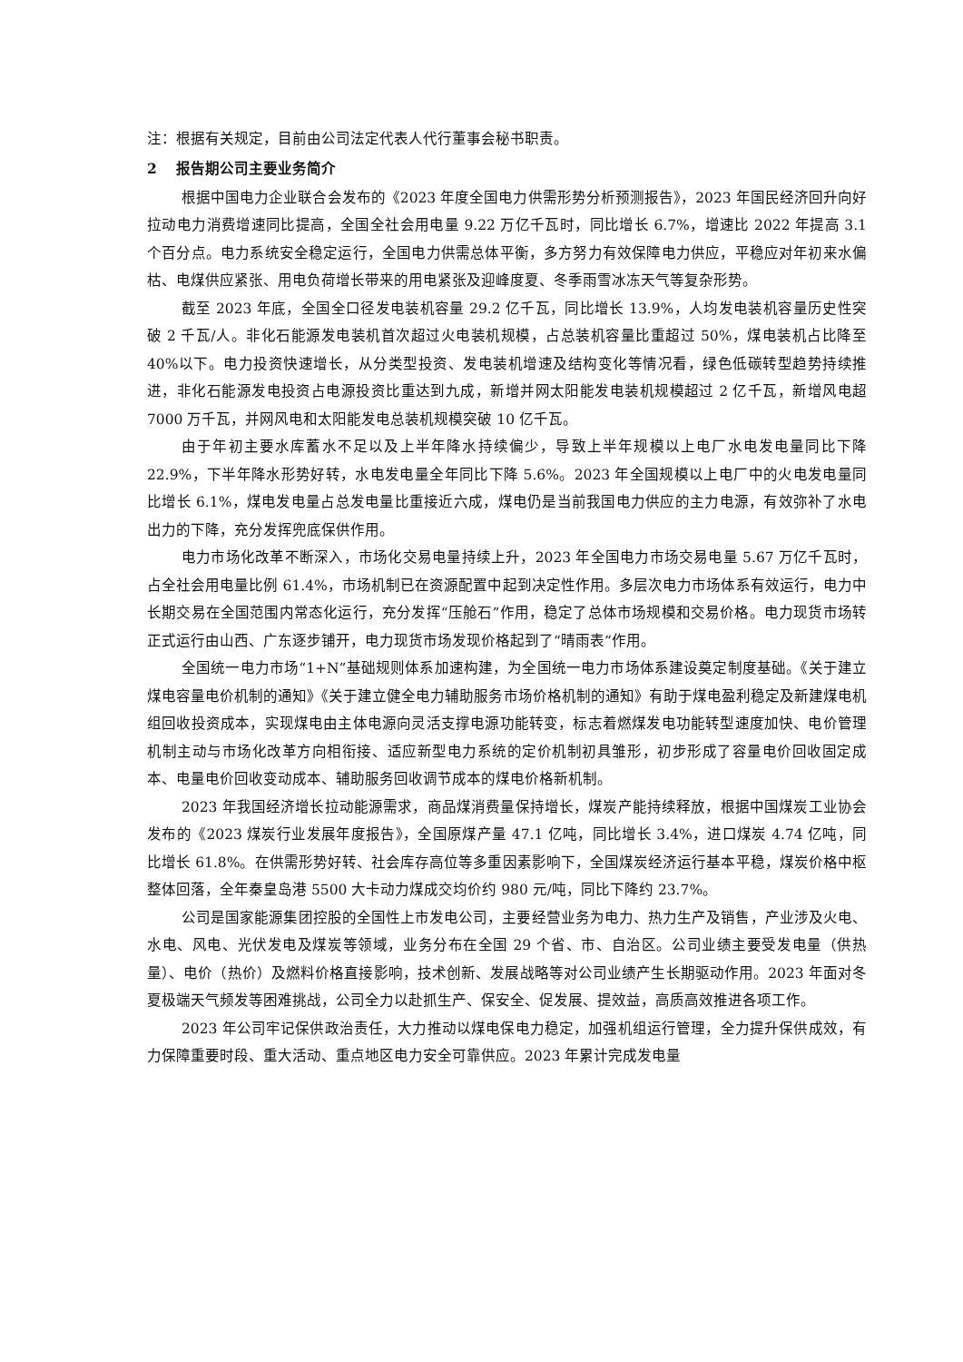注：根据有关规定，目前由公司法定代表人代行董事会秘书职责。
2 报告期公司主要业务简介
根据中国电力企业联合会发布的《2023 年度全国电力供需形势分析预测报告》，2023 年国民经济回升向好拉动电力消费增速同比提高，全国全社会用电量 9.22 万亿千瓦时，同比增长 6.7%，增速比 2022 年提高 3.1 个百分点。电力系统安全稳定运行，全国电力供需总体平衡，多方努力有效保障电力供应，平稳应对年初来水偏枯、电煤供应紧张、用电负荷增长带来的用电紧张及迎峰度夏、冬季雨雪冰冻天气等复杂形势。
截至 2023 年底，全国全口径发电装机容量 29.2 亿千瓦，同比增长 13.9%，人均发电装机容量历史性突破 2 千瓦/人。非化石能源发电装机首次超过火电装机规模，占总装机容量比重超过 50%，煤电装机占比降至 40%以下。电力投资快速增长，从分类型投资、发电装机增速及结构变化等情况看，绿色低碳转型趋势持续推进，非化石能源发电投资占电源投资比重达到九成，新增并网太阳能发电装机规模超过 2 亿千瓦，新增风电超 7000 万千瓦，并网风电和太阳能发电总装机规模突破 10 亿千瓦。
由于年初主要水库蓄水不足以及上半年降水持续偏少，导致上半年规模以上电厂水电发电量同比下降 22.9%，下半年降水形势好转，水电发电量全年同比下降 5.6%。2023 年全国规模以上电厂中的火电发电量同比增长 6.1%，煤电发电量占总发电量比重接近六成，煤电仍是当前我国电力供应的主力电源，有效弥补了水电出力的下降，充分发挥兜底保供作用。
电力市场化改革不断深入，市场化交易电量持续上升，2023 年全国电力市场交易电量 5.67 万亿千瓦时，占全社会用电量比例 61.4%，市场机制已在资源配置中起到决定性作用。多层次电力市场体系有效运行，电力中长期交易在全国范围内常态化运行，充分发挥“压舱石”作用，稳定了总体市场规模和交易价格。电力现货市场转正式运行由山西、广东逐步铺开，电力现货市场发现价格起到了“晴雨表”作用。
全国统一电力市场“1+N”基础规则体系加速构建，为全国统一电力市场体系建设奠定制度基础。《关于建立煤电容量电价机制的通知》《关于建立健全电力辅助服务市场价格机制的通知》有助于煤电盈利稳定及新建煤电机组回收投资成本，实现煤电由主体电源向灵活支撑电源功能转变，标志着燃煤发电功能转型速度加快、电价管理机制主动与市场化改革方向相衔接、适应新型电力系统的定价机制初具雏形，初步形成了容量电价回收固定成本、电量电价回收变动成本、辅助服务回收调节成本的煤电价格新机制。
2023 年我国经济增长拉动能源需求，商品煤消费量保持增长，煤炭产能持续释放，根据中国煤炭工业协会发布的《2023 煤炭行业发展年度报告》，全国原煤产量 47.1 亿吨，同比增长 3.4%，进口煤炭 4.74 亿吨，同比增长 61.8%。在供需形势好转、社会库存高位等多重因素影响下，全国煤炭经济运行基本平稳，煤炭价格中枢整体回落，全年秦皇岛港 5500 大卡动力煤成交均价约 980 元/吨，同比下降约 23.7%。
公司是国家能源集团控股的全国性上市发电公司，主要经营业务为电力、热力生产及销售，产业涉及火电、水电、风电、光伏发电及煤炭等领域，业务分布在全国 29 个省、市、自治区。公司业绩主要受发电量（供热量）、电价（热价）及燃料价格直接影响，技术创新、发展战略等对公司业绩产生长期驱动作用。2023 年面对冬夏极端天气频发等困难挑战，公司全力以赴抓生产、保安全、促发展、提效益，高质高效推进各项工作。
2023 年公司牢记保供政治责任，大力推动以煤电保电力稳定，加强机组运行管理，全力提升保供成效，有力保障重要时段、重大活动、重点地区电力安全可靠供应。2023 年累计完成发电量